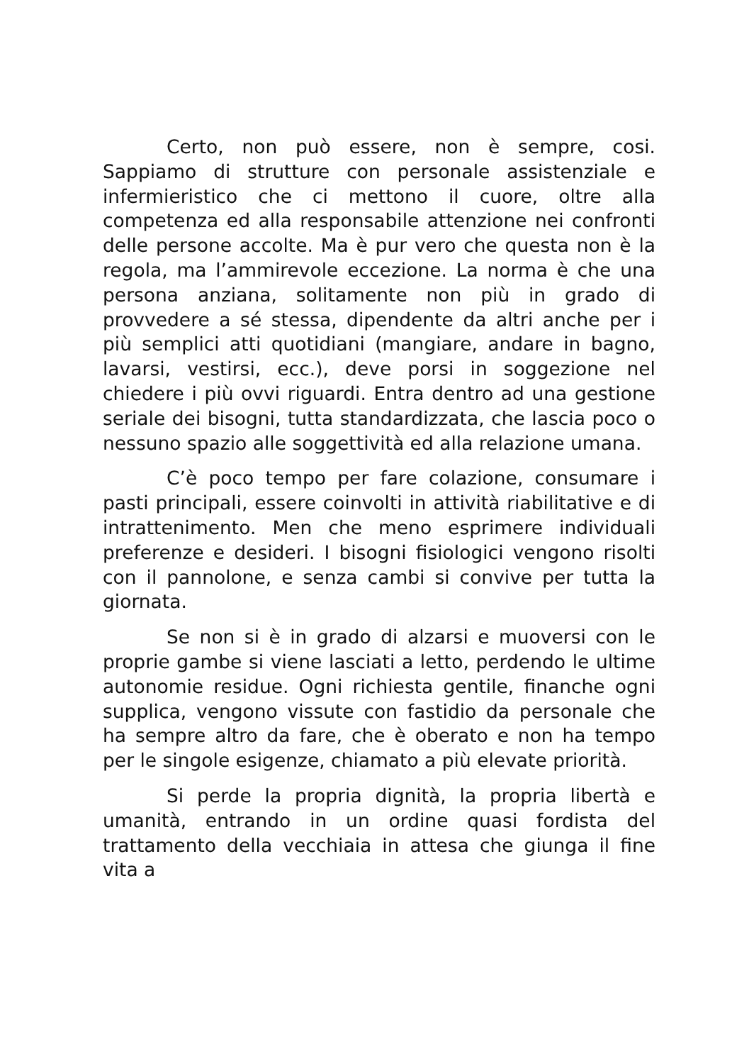Certo, non può essere, non è sempre, cosi. Sappiamo di strutture con personale assistenziale e infermieristico che ci mettono il cuore, oltre alla competenza ed alla responsabile attenzione nei confronti delle persone accolte. Ma è pur vero che questa non è la regola, ma l’ammirevole eccezione. La norma è che una persona anziana, solitamente non più in grado di provvedere a sé stessa, dipendente da altri anche per i più semplici atti quotidiani (mangiare, andare in bagno, lavarsi, vestirsi, ecc.), deve porsi in soggezione nel chiedere i più ovvi riguardi. Entra dentro ad una gestione seriale dei bisogni, tutta standardizzata, che lascia poco o nessuno spazio alle soggettività ed alla relazione umana.
C’è poco tempo per fare colazione, consumare i pasti principali, essere coinvolti in attività riabilitative e di intrattenimento. Men che meno esprimere individuali preferenze e desideri. I bisogni fisiologici vengono risolti con il pannolone, e senza cambi si convive per tutta la giornata.
Se non si è in grado di alzarsi e muoversi con le proprie gambe si viene lasciati a letto, perdendo le ultime autonomie residue. Ogni richiesta gentile, finanche ogni supplica, vengono vissute con fastidio da personale che ha sempre altro da fare, che è oberato e non ha tempo per le singole esigenze, chiamato a più elevate priorità.
Si perde la propria dignità, la propria libertà e umanità, entrando in un ordine quasi fordista del trattamento della vecchiaia in attesa che giunga il fine vita a